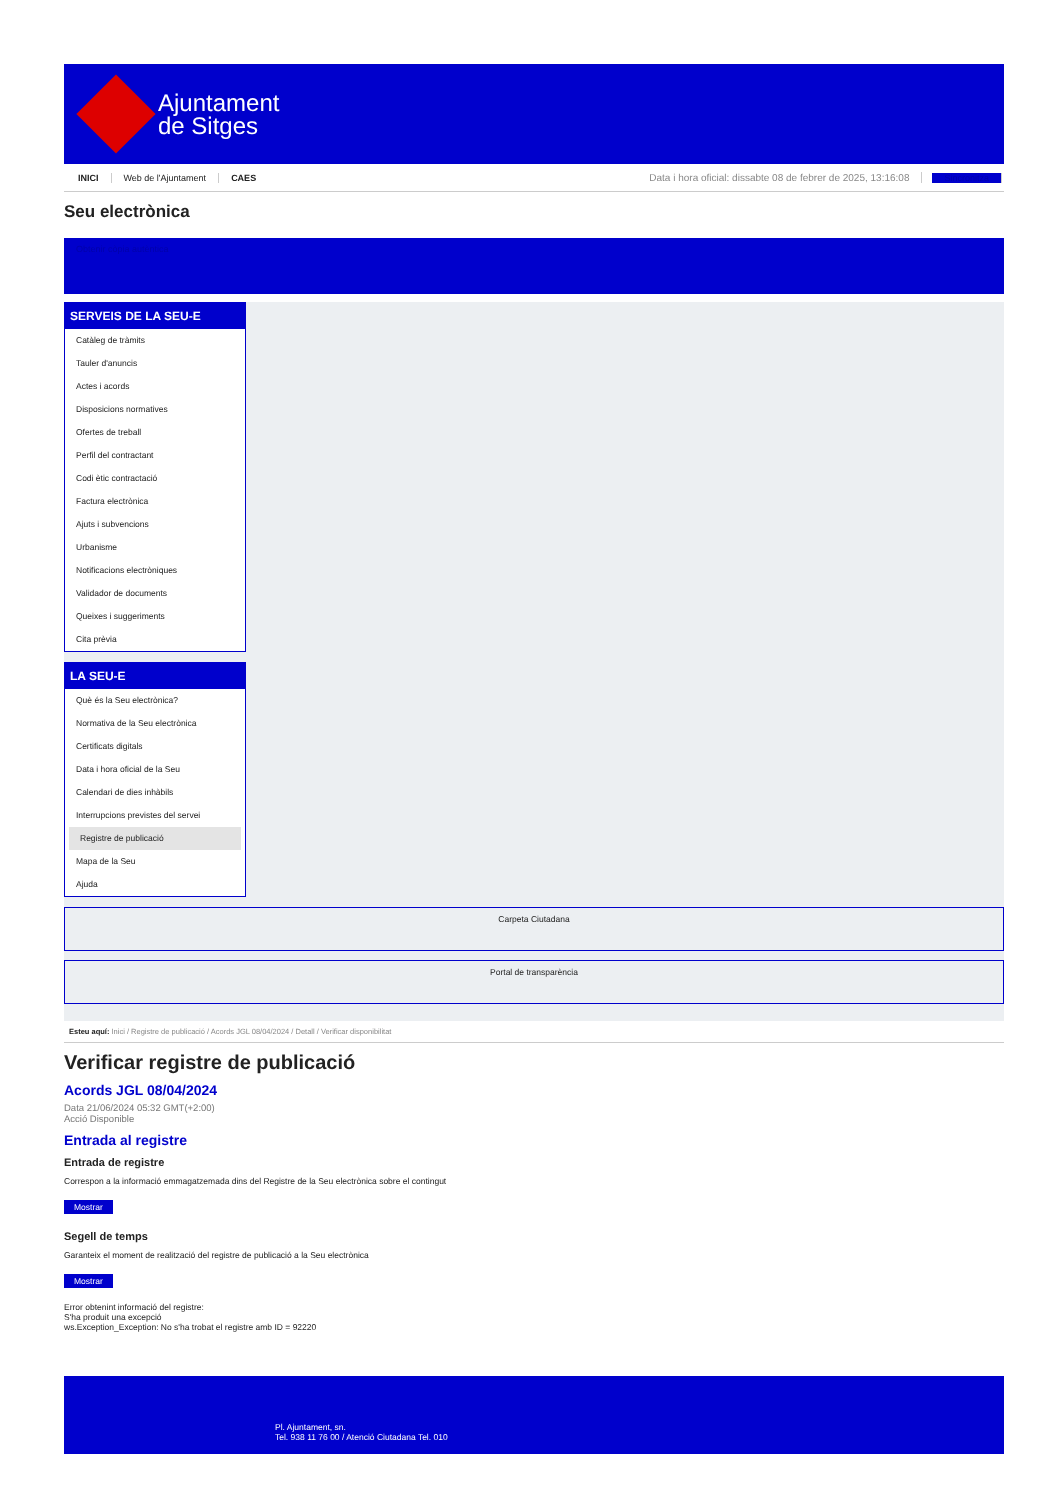Ajuntament
de Sitges
INICI Web de l'Ajuntament CAES Data i hora oficial: dissabte 08 de febrer de 2025, 13:16:08 Sincronitza
Seu electrònica
Obtenir còpia autèntica
SERVEIS DE LA SEU-E
Catàleg de tràmits
Tauler d'anuncis
Actes i acords
Disposicions normatives
Ofertes de treball
Perfil del contractant
Codi ètic contractació
Factura electrònica
Ajuts i subvencions
Urbanisme
Notificacions electròniques
Validador de documents
Queixes i suggeriments
Cita prèvia
LA SEU-E
Què és la Seu electrònica?
Normativa de la Seu electrònica
Certificats digitals
Data i hora oficial de la Seu
Calendari de dies inhàbils
Interrupcions previstes del servei
Registre de publicació
Mapa de la Seu
Ajuda
Carpeta Ciutadana
Portal de transparència
Esteu aquí: Inici / Registre de publicació / Acords JGL 08/04/2024 / Detall / Verificar disponibilitat
Verificar registre de publicació
Acords JGL 08/04/2024
Data 21/06/2024 05:32 GMT(+2:00)
Acció Disponible
Entrada al registre
Entrada de registre
Correspon a la informació emmagatzemada dins del Registre de la Seu electrònica sobre el contingut
Mostrar
Segell de temps
Garanteix el moment de realització del registre de publicació a la Seu electrònica
Mostrar
Error obtenint informació del registre:
S'ha produit una excepció
ws.Exception_Exception: No s'ha trobat el registre amb ID = 92220
Pl. Ajuntament, sn.
Tel. 938 11 76 00 / Atenció Ciutadana Tel. 010